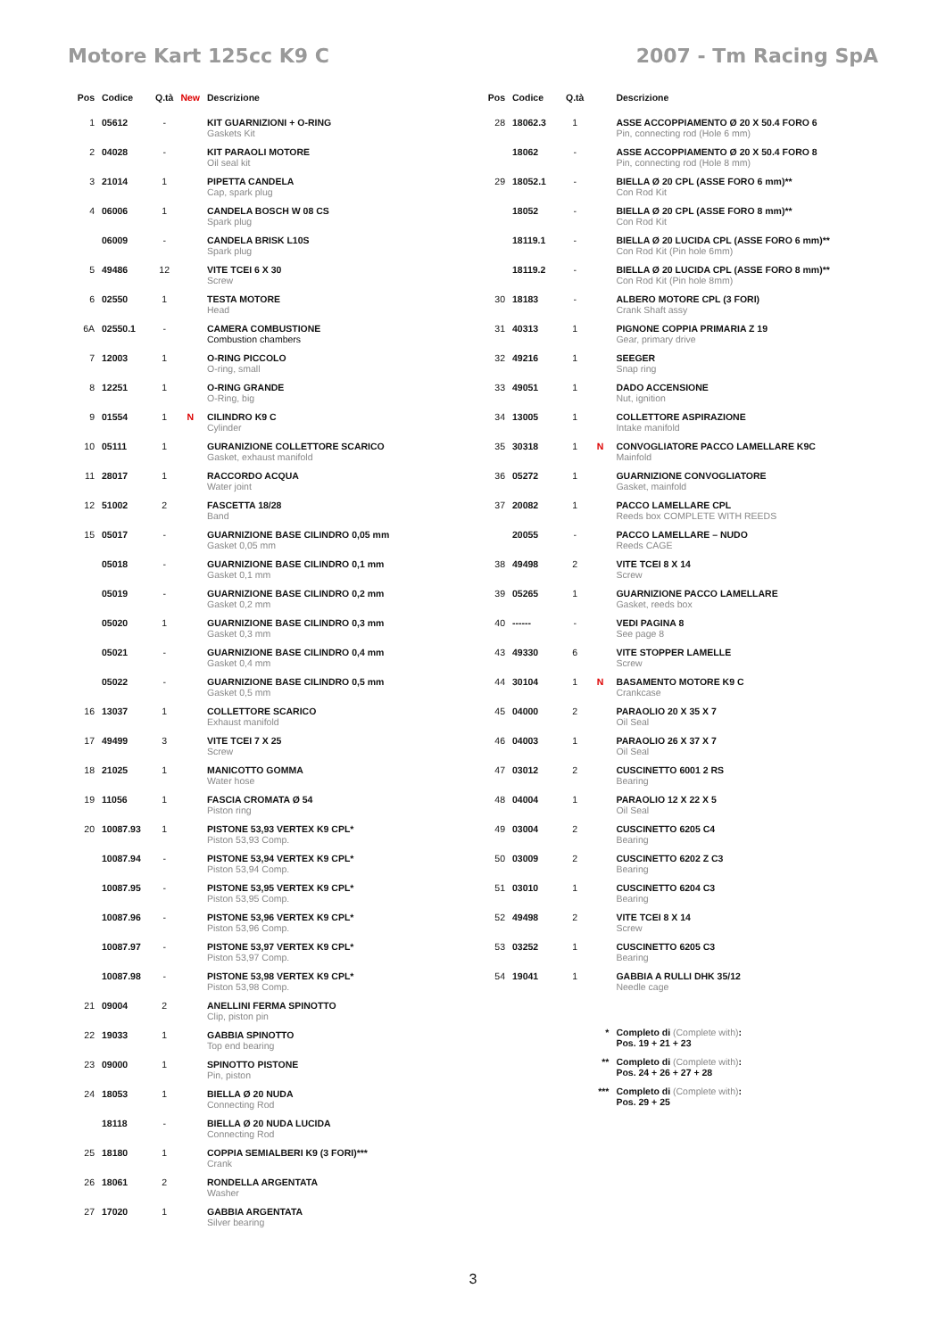Motore Kart 125cc K9 C 2007 - Tm Racing SpA
| Pos | Codice | Q.tà | New | Descrizione |
| --- | --- | --- | --- | --- |
| 1 | 05612 | - | | KIT GUARNIZIONI + O-RING Gaskets Kit |
| 2 | 04028 | - | | KIT PARAOLI MOTORE Oil seal kit |
| 3 | 21014 | 1 | | PIPETTA CANDELA Cap, spark plug |
| 4 | 06006 | 1 | | CANDELA BOSCH W 08 CS Spark plug |
| | 06009 | - | | CANDELA BRISK L10S Spark plug |
| 5 | 49486 | 12 | | VITE TCEI 6 X 30 Screw |
| 6 | 02550 | 1 | | TESTA MOTORE Head |
| 6A | 02550.1 | - | | CAMERA COMBUSTIONE Combustion chambers |
| 7 | 12003 | 1 | | O-RING PICCOLO O-ring, small |
| 8 | 12251 | 1 | | O-RING GRANDE O-Ring, big |
| 9 | 01554 | 1 | N | CILINDRO K9 C Cylinder |
| 10 | 05111 | 1 | | GURANIZIONE COLLETTORE SCARICO Gasket, exhaust manifold |
| 11 | 28017 | 1 | | RACCORDO ACQUA Water joint |
| 12 | 51002 | 2 | | FASCETTA 18/28 Band |
| 15 | 05017 | - | | GUARNIZIONE BASE CILINDRO 0,05 mm Gasket 0,05 mm |
| | 05018 | - | | GUARNIZIONE BASE CILINDRO 0,1 mm Gasket 0,1 mm |
| | 05019 | - | | GUARNIZIONE BASE CILINDRO 0,2 mm Gasket 0,2 mm |
| | 05020 | 1 | | GUARNIZIONE BASE CILINDRO 0,3 mm Gasket 0,3 mm |
| | 05021 | - | | GUARNIZIONE BASE CILINDRO 0,4 mm Gasket 0,4 mm |
| | 05022 | - | | GUARNIZIONE BASE CILINDRO 0,5 mm Gasket 0,5 mm |
| 16 | 13037 | 1 | | COLLETTORE SCARICO Exhaust manifold |
| 17 | 49499 | 3 | | VITE TCEI 7 X 25 Screw |
| 18 | 21025 | 1 | | MANICOTTO GOMMA Water hose |
| 19 | 11056 | 1 | | FASCIA CROMATA Ø 54 Piston ring |
| 20 | 10087.93 | 1 | | PISTONE 53,93 VERTEX K9 CPL* Piston 53,93 Comp. |
| | 10087.94 | - | | PISTONE 53,94 VERTEX K9 CPL* Piston 53,94 Comp. |
| | 10087.95 | - | | PISTONE 53,95 VERTEX K9 CPL* Piston 53,95 Comp. |
| | 10087.96 | - | | PISTONE 53,96 VERTEX K9 CPL* Piston 53,96 Comp. |
| | 10087.97 | - | | PISTONE 53,97 VERTEX K9 CPL* Piston 53,97 Comp. |
| | 10087.98 | - | | PISTONE 53,98 VERTEX K9 CPL* Piston 53,98 Comp. |
| 21 | 09004 | 2 | | ANELLINI FERMA SPINOTTO Clip, piston pin |
| 22 | 19033 | 1 | | GABBIA SPINOTTO Top end bearing |
| 23 | 09000 | 1 | | SPINOTTO PISTONE Pin, piston |
| 24 | 18053 | 1 | | BIELLA Ø 20 NUDA Connecting Rod |
| | 18118 | - | | BIELLA Ø 20 NUDA LUCIDA Connecting Rod |
| 25 | 18180 | 1 | | COPPIA SEMIALBERI K9 (3 FORI)*** Crank |
| 26 | 18061 | 2 | | RONDELLA ARGENTATA Washer |
| 27 | 17020 | 1 | | GABBIA ARGENTATA Silver bearing |
| Pos | Codice | Q.tà | | Descrizione |
| --- | --- | --- | --- | --- |
| 28 | 18062.3 | 1 | | ASSE ACCOPPIAMENTO Ø 20 X 50.4 FORO 6 Pin, connecting rod (Hole 6 mm) |
| | 18062 | - | | ASSE ACCOPPIAMENTO Ø 20 X 50.4 FORO 8 Pin, connecting rod (Hole 8 mm) |
| 29 | 18052.1 | - | | BIELLA Ø 20 CPL (ASSE FORO 6 mm)** Con Rod Kit |
| | 18052 | - | | BIELLA Ø 20 CPL (ASSE FORO 8 mm)** Con Rod Kit |
| | 18119.1 | - | | BIELLA Ø 20 LUCIDA CPL (ASSE FORO 6 mm)** Con Rod Kit (Pin hole 6mm) |
| | 18119.2 | - | | BIELLA Ø 20 LUCIDA CPL (ASSE FORO 8 mm)** Con Rod Kit (Pin hole 8mm) |
| 30 | 18183 | - | | ALBERO MOTORE CPL (3 FORI) Crank Shaft assy |
| 31 | 40313 | 1 | | PIGNONE COPPIA PRIMARIA Z 19 Gear, primary drive |
| 32 | 49216 | 1 | | SEEGER Snap ring |
| 33 | 49051 | 1 | | DADO ACCENSIONE Nut, ignition |
| 34 | 13005 | 1 | | COLLETTORE ASPIRAZIONE Intake manifold |
| 35 | 30318 | 1 | N | CONVOGLIATORE PACCO LAMELLARE K9C Mainfold |
| 36 | 05272 | 1 | | GUARNIZIONE CONVOGLIATORE Gasket, mainfold |
| 37 | 20082 | 1 | | PACCO LAMELLARE CPL Reeds box COMPLETE WITH REEDS |
| | 20055 | - | | PACCO LAMELLARE – NUDO Reeds CAGE |
| 38 | 49498 | 2 | | VITE TCEI 8 X 14 Screw |
| 39 | 05265 | 1 | | GUARNIZIONE PACCO LAMELLARE Gasket, reeds box |
| 40 | ------ | - | | VEDI PAGINA 8 See page 8 |
| 43 | 49330 | 6 | | VITE STOPPER LAMELLE Screw |
| 44 | 30104 | 1 | N | BASAMENTO MOTORE K9 C Crankcase |
| 45 | 04000 | 2 | | PARAOLIO 20 X 35 X 7 Oil Seal |
| 46 | 04003 | 1 | | PARAOLIO 26 X 37 X 7 Oil Seal |
| 47 | 03012 | 2 | | CUSCINETTO 6001 2 RS Bearing |
| 48 | 04004 | 1 | | PARAOLIO 12 X 22 X 5 Oil Seal |
| 49 | 03004 | 2 | | CUSCINETTO 6205 C4 Bearing |
| 50 | 03009 | 2 | | CUSCINETTO 6202 Z C3 Bearing |
| 51 | 03010 | 1 | | CUSCINETTO 6204 C3 Bearing |
| 52 | 49498 | 2 | | VITE TCEI 8 X 14 Screw |
| 53 | 03252 | 1 | | CUSCINETTO 6205 C3 Bearing |
| 54 | 19041 | 1 | | GABBIA A RULLI DHK 35/12 Needle cage |
| * | | | | Completo di (Complete with) : Pos. 19 + 21 + 23 |
| ** | | | | Completo di (Complete with) : Pos. 24 + 26 + 27 + 28 |
| *** | | | | Completo di (Complete with) : Pos. 29 + 25 |
3